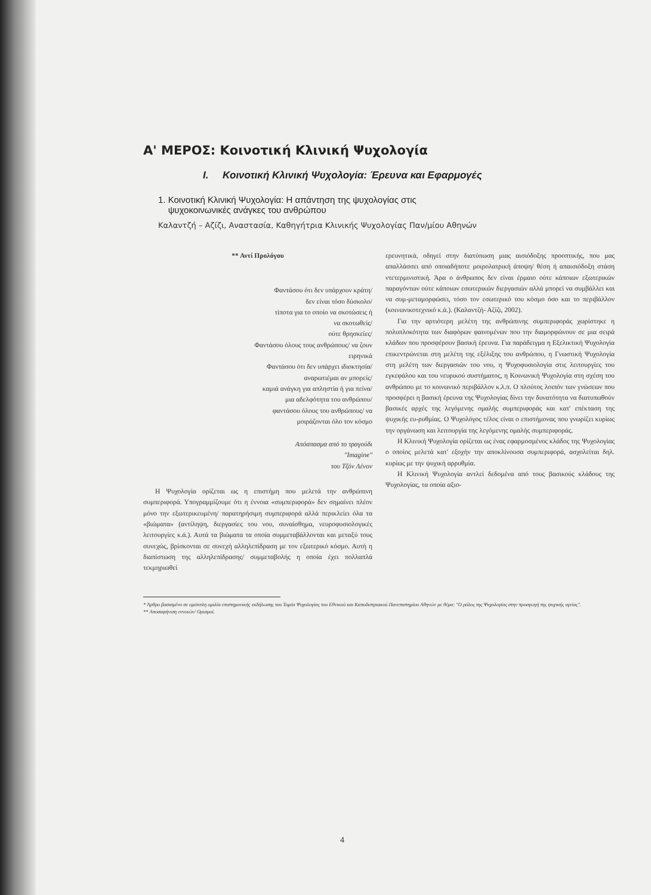Α' ΜΕΡΟΣ: Κοινοτική Κλινική Ψυχολογία
I. Κοινοτική Κλινική Ψυχολογία: Έρευνα και Εφαρμογές
1. Κοινοτική Κλινική Ψυχολογία: Η απάντηση της ψυχολογίας στις
ψυχοκοινωνικές ανάγκες του ανθρώπου
Καλαντζή – Αζίζι, Αναστασία, Καθηγήτρια Κλινικής Ψυχολογίας Παν/μίου Αθηνών
** Αντί Προλόγου
Φαντάσου ότι δεν υπάρχουν κράτη/
δεν είναι τόσο δύσκολο/
τίποτα για το οποίο να σκοτώσεις ή
να σκοτωθείς/
ούτε θρησκείες/
Φαντάσου όλους τους ανθρώπους/ να ζουν
ειρηνικά
Φαντάσου ότι δεν υπάρχει ιδιοκτησία/
αναρωτιέμαι αν μπορείς/
καμιά ανάγκη για απληστία ή για πείνα/
μια αδελφότητα του ανθρώπου/
φαντάσου όλους του ανθρώπους/ να
μοιράζονται όλο τον κόσμο
Απόσπασμα από το τραγούδι
"Imagine"
του Τζόν Λένον
Η Ψυχολογία ορίζεται ως η επιστήμη που μελετά την ανθρώπινη συμπεριφορά. Υπογραμμίζουμε ότι η έννοια «συμπεριφορά» δεν σημαίνει πλέον μόνο την εξωτερικευμένη/ παρατηρήσιμη συμπεριφορά αλλά περικλείει όλα τα «βιώματα» (αντίληψη, διεργασίες του νου, συναίσθημα, νευροφυσιολογικές λειτουργίες κ.ά.). Αυτά τα βιώματα τα οποία συμμεταβάλλονται και μεταξύ τους συνεχώς, βρίσκονται σε συνεχή αλληλεπίδραση με τον εξωτερικό κόσμο. Αυτή η διαπίστωση της αλληλεπίδρασης/ συμμεταβολής η οποία έχει πολλαπλά τεκμηριωθεί
ερευνητικά, οδηγεί στην διατύπωση μιας αισιόδοξης προοπτικής, που μας απαλλάσσει από οποιαδήποτε μοιρολατρική άποψη/ θέση ή απαισιόδοξη στάση ντετερμινιστική. Άρα ο άνθρωπος δεν είναι έρμαιο ούτε κάποιων εξωτερικών παραγόντων ούτε κάποιων εσωτερικών διεργασιών αλλά μπορεί να συμβάλλει και να συμ-μεταμορφώσει, τόσο τον εσωτερικό του κόσμο όσο και το περιβάλλον (κοινωνικοτεχνικό κ.ά.). (Καλαντζή- Αζίζι, 2002).
Για την αρτιότερη μελέτη της ανθρώπινης συμπεριφοράς χωρίστηκε η πολυπλοκότητα των διαφόρων φαινομένων που την διαμορφώνουν σε μια σειρά κλάδων που προσφέρουν βασική έρευνα. Για παράδειγμα η Εξελικτική Ψυχολογία επικεντρώνεται στη μελέτη της εξέλιξης του ανθρώπου, η Γνωστική Ψυχολογία στη μελέτη των διεργασιών του νου, η Ψυχοφυσιολογία στις λειτουργίες του εγκεφάλου και του νευρικού συστήματος, η Κοινωνική Ψυχολογία στη σχέση του ανθρώπου με το κοινωνικό περιβάλλον κ.λ.π. Ο πλούτος λοιπόν των γνώσεων που προσφέρει η βασική έρευνα της Ψυχολογίας δίνει την δυνατότητα να διατυπωθούν βασικές αρχές της λεγόμενης ομαλής συμπεριφοράς και κατ' επέκταση της ψυχικής ευ-ρυθμίας. Ο Ψυχολόγος τέλος είναι ο επιστήμονας που γνωρίζει κυρίως την οργάνωση και λειτουργία της λεγόμενης ομαλής συμπεριφοράς.
Η Κλινική Ψυχολογία ορίζεται ως ένας εφαρμοσμένος κλάδος της Ψυχολογίας ο οποίος μελετά κατ' εξοχήν την αποκλίνουσα συμπεριφορά, ασχολείται δηλ. κυρίως με την ψυχική αρρυθμία.
Η Κλινική Ψυχολογία αντλεί δεδομένα από τους βασικούς κλάδους της Ψυχολογίας, τα οποία αξιο-
* Άρθρο βασισμένο σε ομότιτλη ομιλία επιστημονικής εκδήλωσης του Τομέα Ψυχολογίας του Εθνικού και Καποδιστριακού Πανεπιστημίου Αθηνών με θέμα: "Ο ρόλος της Ψυχολογίας στην προαγωγή της ψυχικής υγείας".
** Αποσαφήνιση εννοιών/ Ορισμοί.
4